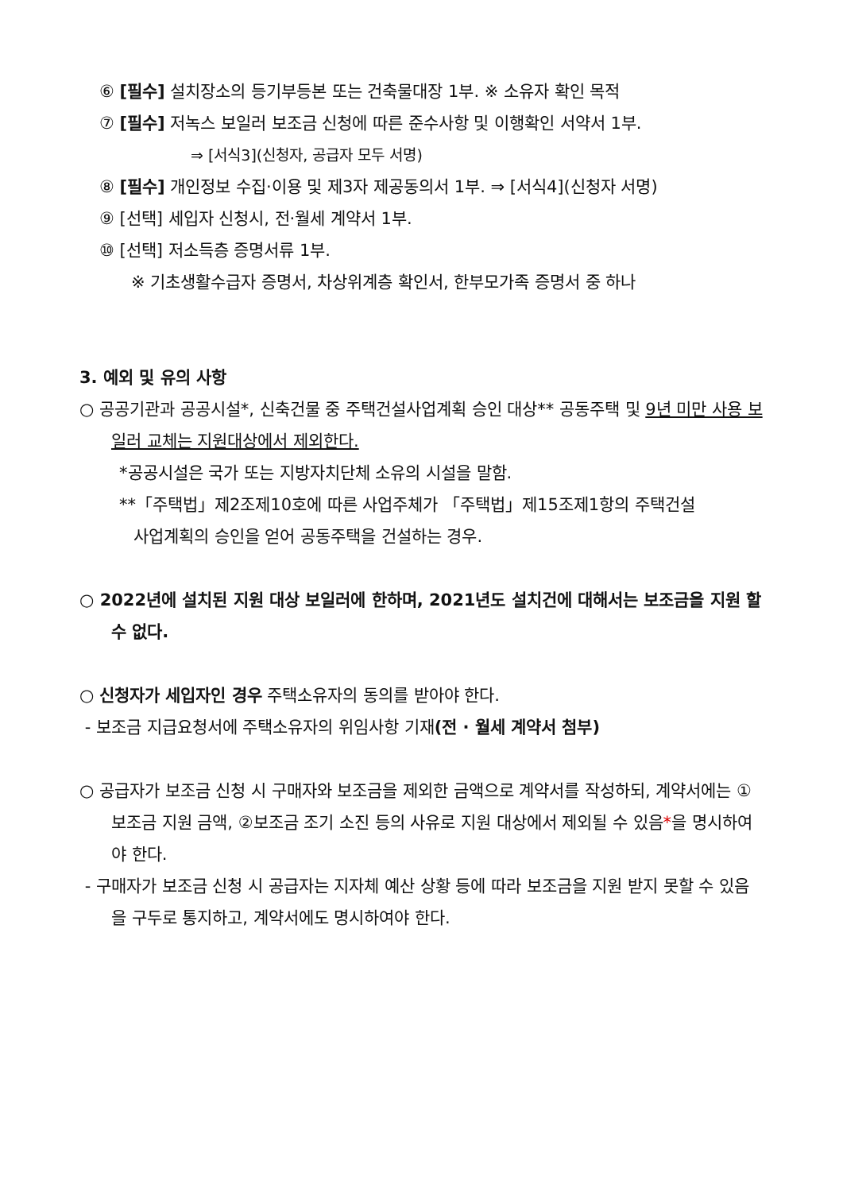⑥ [필수] 설치장소의 등기부등본 또는 건축물대장 1부. ※ 소유자 확인 목적
⑦ [필수] 저녹스 보일러 보조금 신청에 따른 준수사항 및 이행확인 서약서 1부.
⇒ [서식3](신청자, 공급자 모두 서명)
⑧ [필수] 개인정보 수집·이용 및 제3자 제공동의서 1부. ⇒ [서식4](신청자 서명)
⑨ [선택] 세입자 신청시, 전·월세 계약서 1부.
⑩ [선택] 저소득층 증명서류 1부.
※ 기초생활수급자 증명서, 차상위계층 확인서, 한부모가족 증명서 중 하나
3. 예외 및 유의 사항
○ 공공기관과 공공시설*, 신축건물 중 주택건설사업계획 승인 대상** 공동주택 및 9년 미만 사용 보일러 교체는 지원대상에서 제외한다.
*공공시설은 국가 또는 지방자치단체 소유의 시설을 말함.
**「주택법」제2조제10호에 따른 사업주체가 「주택법」제15조제1항의 주택건설
사업계획의 승인을 얻어 공동주택을 건설하는 경우.
○ 2022년에 설치된 지원 대상 보일러에 한하며, 2021년도 설치건에 대해서는 보조금을 지원 할 수 없다.
○ 신청자가 세입자인 경우 주택소유자의 동의를 받아야 한다.
- 보조금 지급요청서에 주택소유자의 위임사항 기재(전 · 월세 계약서 첨부)
○ 공급자가 보조금 신청 시 구매자와 보조금을 제외한 금액으로 계약서를 작성하되, 계약서에는 ①보조금 지원 금액, ②보조금 조기 소진 등의 사유로 지원 대상에서 제외될 수 있음*을 명시하여야 한다.
- 구매자가 보조금 신청 시 공급자는 지자체 예산 상황 등에 따라 보조금을 지원 받지 못할 수 있음을 구두로 통지하고, 계약서에도 명시하여야 한다.